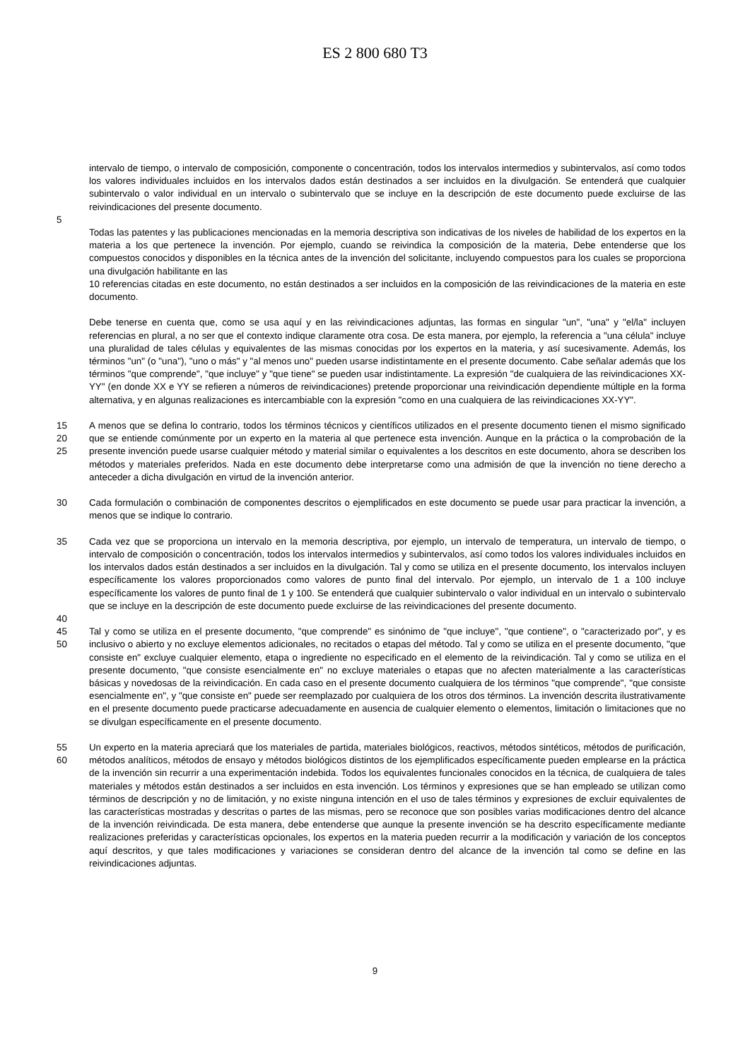ES 2 800 680 T3
intervalo de tiempo, o intervalo de composición, componente o concentración, todos los intervalos intermedios y subintervalos, así como todos los valores individuales incluidos en los intervalos dados están destinados a ser incluidos en la divulgación. Se entenderá que cualquier subintervalo o valor individual en un intervalo o subintervalo que se incluye en la descripción de este documento puede excluirse de las reivindicaciones del presente documento.
5
Todas las patentes y las publicaciones mencionadas en la memoria descriptiva son indicativas de los niveles de habilidad de los expertos en la materia a los que pertenece la invención. Por ejemplo, cuando se reivindica la composición de la materia, Debe entenderse que los compuestos conocidos y disponibles en la técnica antes de la invención del solicitante, incluyendo compuestos para los cuales se proporciona una divulgación habilitante en las
10 referencias citadas en este documento, no están destinados a ser incluidos en la composición de las reivindicaciones de la materia en este documento.
Debe tenerse en cuenta que, como se usa aquí y en las reivindicaciones adjuntas, las formas en singular "un", "una" y "el/la" incluyen referencias en plural, a no ser que el contexto indique claramente otra cosa. De esta manera, por ejemplo, la referencia a "una célula" incluye una pluralidad de tales células y equivalentes de las mismas conocidas por los expertos en la materia, y así sucesivamente. Además, los términos "un" (o "una"), "uno o más" y "al menos uno" pueden usarse indistintamente en el presente documento. Cabe señalar además que los términos "que comprende", "que incluye" y "que tiene" se pueden usar indistintamente. La expresión "de cualquiera de las reivindicaciones XX-YY" (en donde XX e YY se refieren a números de reivindicaciones) pretende proporcionar una reivindicación dependiente múltiple en la forma alternativa, y en algunas realizaciones es intercambiable con la expresión "como en una cualquiera de las reivindicaciones XX-YY".
15
20
25 A menos que se defina lo contrario, todos los términos técnicos y científicos utilizados en el presente documento tienen el mismo significado que se entiende comúnmente por un experto en la materia al que pertenece esta invención. Aunque en la práctica o la comprobación de la presente invención puede usarse cualquier método y material similar o equivalentes a los descritos en este documento, ahora se describen los métodos y materiales preferidos. Nada en este documento debe interpretarse como una admisión de que la invención no tiene derecho a anteceder a dicha divulgación en virtud de la invención anterior.
30 Cada formulación o combinación de componentes descritos o ejemplificados en este documento se puede usar para practicar la invención, a menos que se indique lo contrario.
35 Cada vez que se proporciona un intervalo en la memoria descriptiva, por ejemplo, un intervalo de temperatura, un intervalo de tiempo, o intervalo de composición o concentración, todos los intervalos intermedios y subintervalos, así como todos los valores individuales incluidos en los intervalos dados están destinados a ser incluidos en la divulgación. Tal y como se utiliza en el presente documento, los intervalos incluyen específicamente los valores proporcionados como valores de punto final del intervalo. Por ejemplo, un intervalo de 1 a 100 incluye específicamente los valores de punto final de 1 y 100. Se entenderá que cualquier subintervalo o valor individual en un intervalo o subintervalo que se incluye en la descripción de este documento puede excluirse de las reivindicaciones del presente documento.
40
45
50 Tal y como se utiliza en el presente documento, "que comprende" es sinónimo de "que incluye", "que contiene", o "caracterizado por", y es inclusivo o abierto y no excluye elementos adicionales, no recitados o etapas del método. Tal y como se utiliza en el presente documento, "que consiste en" excluye cualquier elemento, etapa o ingrediente no especificado en el elemento de la reivindicación. Tal y como se utiliza en el presente documento, "que consiste esencialmente en" no excluye materiales o etapas que no afecten materialmente a las características básicas y novedosas de la reivindicación. En cada caso en el presente documento cualquiera de los términos "que comprende", "que consiste esencialmente en", y "que consiste en" puede ser reemplazado por cualquiera de los otros dos términos. La invención descrita ilustrativamente en el presente documento puede practicarse adecuadamente en ausencia de cualquier elemento o elementos, limitación o limitaciones que no se divulgan específicamente en el presente documento.
55
60 Un experto en la materia apreciará que los materiales de partida, materiales biológicos, reactivos, métodos sintéticos, métodos de purificación, métodos analíticos, métodos de ensayo y métodos biológicos distintos de los ejemplificados específicamente pueden emplearse en la práctica de la invención sin recurrir a una experimentación indebida. Todos los equivalentes funcionales conocidos en la técnica, de cualquiera de tales materiales y métodos están destinados a ser incluidos en esta invención. Los términos y expresiones que se han empleado se utilizan como términos de descripción y no de limitación, y no existe ninguna intención en el uso de tales términos y expresiones de excluir equivalentes de las características mostradas y descritas o partes de las mismas, pero se reconoce que son posibles varias modificaciones dentro del alcance de la invención reivindicada. De esta manera, debe entenderse que aunque la presente invención se ha descrito específicamente mediante realizaciones preferidas y características opcionales, los expertos en la materia pueden recurrir a la modificación y variación de los conceptos aquí descritos, y que tales modificaciones y variaciones se consideran dentro del alcance de la invención tal como se define en las reivindicaciones adjuntas.
9